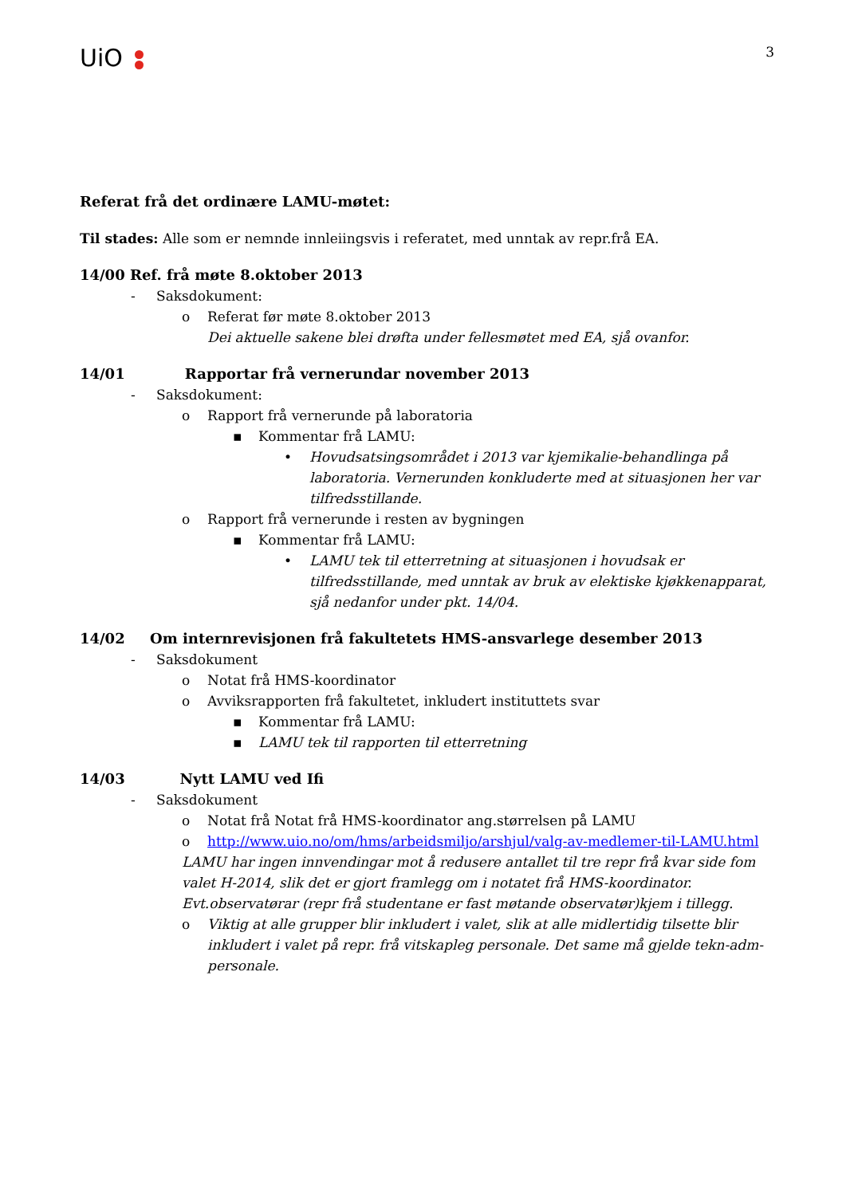UiO
3
Referat frå det ordinære LAMU-møtet:
Til stades: Alle som er nemnde innleiingsvis i referatet, med unntak av repr.frå EA.
14/00 Ref. frå møte 8.oktober 2013
- Saksdokument:
o Referat før møte 8.oktober 2013
Dei aktuelle sakene blei drøfta under fellesmøtet med EA, sjå ovanfor.
14/01 Rapportar frå vernerundar november 2013
- Saksdokument:
o Rapport frå vernerunde på laboratoria
▪ Kommentar frå LAMU:
• Hovudsatsingsområdet i 2013 var kjemikalie-behandlinga på laboratoria. Vernerunden konkluderte med at situasjonen her var tilfredsstillande.
o Rapport frå vernerunde i resten av bygningen
▪ Kommentar frå LAMU:
• LAMU tek til etterretning at situasjonen i hovudsak er tilfredsstillande, med unntak av bruk av elektiske kjøkkenapparat, sjå nedanfor under pkt. 14/04.
14/02 Om internrevisjonen frå fakultetets HMS-ansvarlege desember 2013
- Saksdokument
o Notat frå HMS-koordinator
o Avviksrapporten frå fakultetet, inkludert instituttets svar
▪ Kommentar frå LAMU:
▪ LAMU tek til rapporten til etterretning
14/03 Nytt LAMU ved Ifi
- Saksdokument
o Notat frå Notat frå HMS-koordinator ang.størrelsen på LAMU
o http://www.uio.no/om/hms/arbeidsmiljo/arshjul/valg-av-medlemer-til-LAMU.html
LAMU har ingen innvendingar mot å redusere antallet til tre repr frå kvar side fom valet H-2014, slik det er gjort framlegg om i notatet frå HMS-koordinator. Evt.observatørar (repr frå studentane er fast møtande observatør)kjem i tillegg.
o Viktig at alle grupper blir inkludert i valet, slik at alle midlertidig tilsette blir inkludert i valet på repr. frå vitskapleg personale. Det same må gjelde tekn-adm-personale.